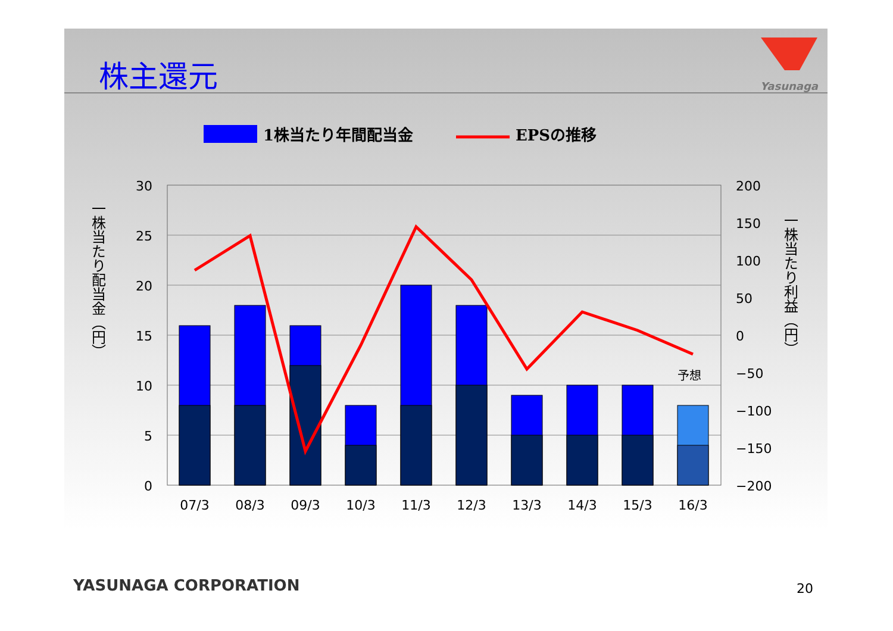株主還元 Yasunaga
1株当たり年間配当金
EPSの推移
30
25
20
15
10
5
0
200
150
100
50
0
−50
−100
−150
−200
予想
07/3
08/3
09/3
10/3
11/3
12/3
13/3
14/3
15/3
16/3
一株当たり配当金（円）
一株当たり利益（円）
YASUNAGA CORPORATION 20